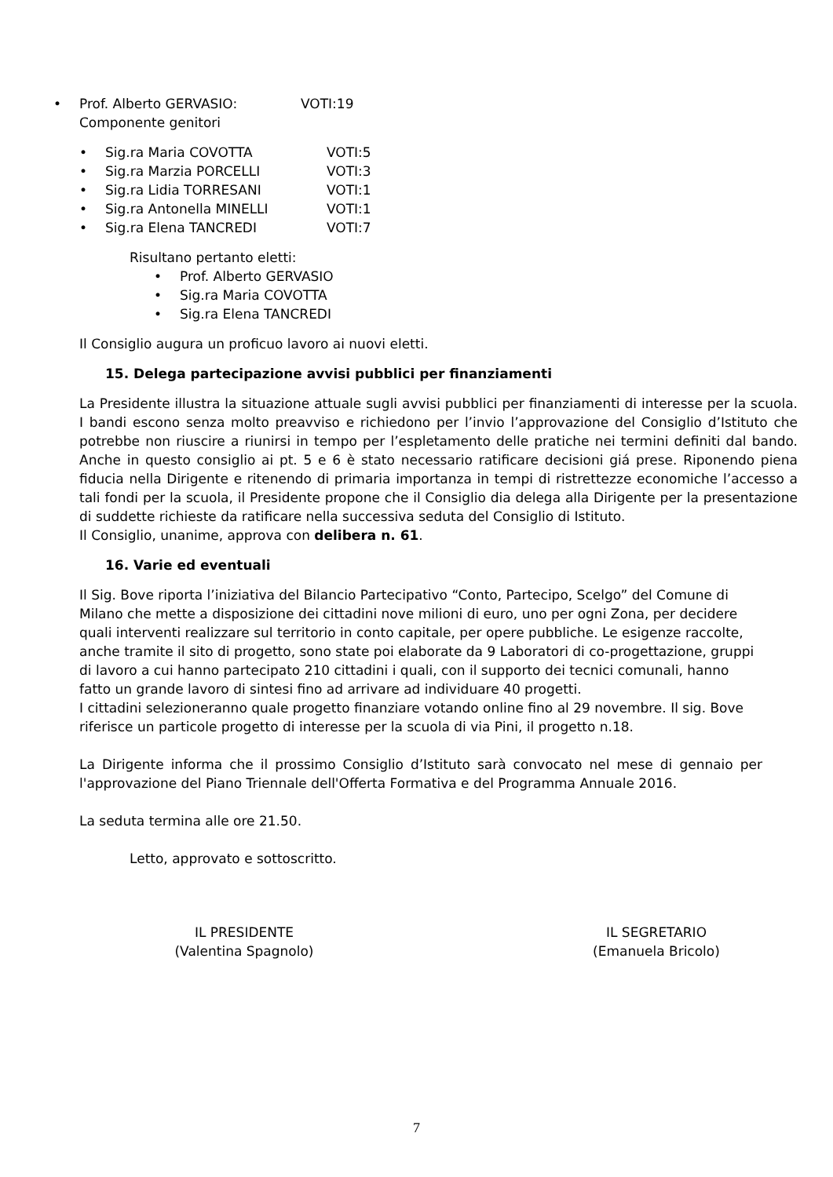• Prof. Alberto GERVASIO: VOTI:19
Componente genitori
• Sig.ra Maria COVOTTA VOTI:5
• Sig.ra Marzia PORCELLI VOTI:3
• Sig.ra Lidia TORRESANI VOTI:1
• Sig.ra Antonella MINELLI VOTI:1
• Sig.ra Elena TANCREDI VOTI:7
Risultano pertanto eletti:
• Prof. Alberto GERVASIO
• Sig.ra Maria COVOTTA
• Sig.ra Elena TANCREDI
Il Consiglio augura un proficuo lavoro ai nuovi eletti.
15. Delega partecipazione avvisi pubblici per finanziamenti
La Presidente illustra la situazione attuale sugli avvisi pubblici per finanziamenti di interesse per la scuola. I bandi escono senza molto preavviso e richiedono per l’invio l’approvazione del Consiglio d’Istituto che potrebbe non riuscire a riunirsi in tempo per l’espletamento delle pratiche nei termini definiti dal bando. Anche in questo consiglio ai pt. 5 e 6 è stato necessario ratificare decisioni giá prese. Riponendo piena fiducia nella Dirigente e ritenendo di primaria importanza in tempi di ristrettezze economiche l’accesso a tali fondi per la scuola, il Presidente propone che il Consiglio dia delega alla Dirigente per la presentazione di suddette richieste da ratificare nella successiva seduta del Consiglio di Istituto.
Il Consiglio, unanime, approva con delibera n. 61.
16. Varie ed eventuali
Il Sig. Bove riporta l’iniziativa del Bilancio Partecipativo “Conto, Partecipo, Scelgo” del Comune di Milano che mette a disposizione dei cittadini nove milioni di euro, uno per ogni Zona, per decidere quali interventi realizzare sul territorio in conto capitale, per opere pubbliche. Le esigenze raccolte, anche tramite il sito di progetto, sono state poi elaborate da 9 Laboratori di co-progettazione, gruppi di lavoro a cui hanno partecipato 210 cittadini i quali, con il supporto dei tecnici comunali, hanno fatto un grande lavoro di sintesi fino ad arrivare ad individuare 40 progetti.
I cittadini selezioneranno quale progetto finanziare votando online fino al 29 novembre. Il sig. Bove riferisce un particole progetto di interesse per la scuola di via Pini, il progetto n.18.
La Dirigente informa che il prossimo Consiglio d’Istituto sarà convocato nel mese di gennaio per l'approvazione del Piano Triennale dell'Offerta Formativa e del Programma Annuale 2016.
La seduta termina alle ore 21.50.
Letto, approvato e sottoscritto.
IL PRESIDENTE
(Valentina Spagnolo)
IL SEGRETARIO
(Emanuela Bricolo)
7